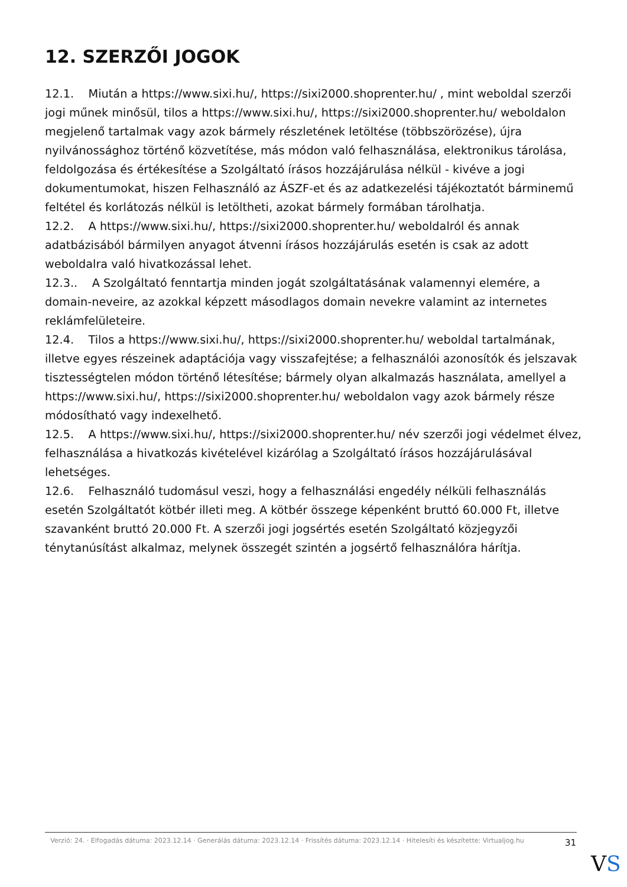12. SZERZŐI JOGOK
12.1. Miután a https://www.sixi.hu/, https://sixi2000.shoprenter.hu/ , mint weboldal szerzői jogi műnek minősül, tilos a https://www.sixi.hu/, https://sixi2000.shoprenter.hu/ weboldalon megjelenő tartalmak vagy azok bármely részletének letöltése (többszörözése), újra nyilvánossághoz történő közvetítése, más módon való felhasználása, elektronikus tárolása, feldolgozása és értékesítése a Szolgáltató írásos hozzájárulása nélkül - kivéve a jogi dokumentumokat, hiszen Felhasználó az ÁSZF-et és az adatkezelési tájékoztatót bárminemű feltétel és korlátozás nélkül is letöltheti, azokat bármely formában tárolhatja.
12.2. A https://www.sixi.hu/, https://sixi2000.shoprenter.hu/ weboldalról és annak adatbázisából bármilyen anyagot átvenni írásos hozzájárulás esetén is csak az adott weboldalra való hivatkozással lehet.
12.3.. A Szolgáltató fenntartja minden jogát szolgáltatásának valamennyi elemére, a domain-neveire, az azokkal képzett másodlagos domain nevekre valamint az internetes reklámfelületeire.
12.4. Tilos a https://www.sixi.hu/, https://sixi2000.shoprenter.hu/ weboldal tartalmának, illetve egyes részeinek adaptációja vagy visszafejtése; a felhasználói azonosítók és jelszavak tisztességtelen módon történő létesítése; bármely olyan alkalmazás használata, amellyel a https://www.sixi.hu/, https://sixi2000.shoprenter.hu/ weboldalon vagy azok bármely része módosítható vagy indexelhető.
12.5. A https://www.sixi.hu/, https://sixi2000.shoprenter.hu/ név szerzői jogi védelmet élvez, felhasználása a hivatkozás kivételével kizárólag a Szolgáltató írásos hozzájárulásával lehetséges.
12.6. Felhasználó tudomásul veszi, hogy a felhasználási engedély nélküli felhasználás esetén Szolgáltatót kötbér illeti meg. A kötbér összege képenként bruttó 60.000 Ft, illetve szavanként bruttó 20.000 Ft. A szerzői jogi jogsértés esetén Szolgáltató közjegyzői ténytanúsítást alkalmaz, melynek összegét szintén a jogsértő felhasználóra hárítja.
Verzió: 24. · Elfogadás dátuma: 2023.12.14 · Generálás dátuma: 2023.12.14 · Frissítés dátuma: 2023.12.14 · Hitelesíti és készítette: Virtualjog.hu
31
VS